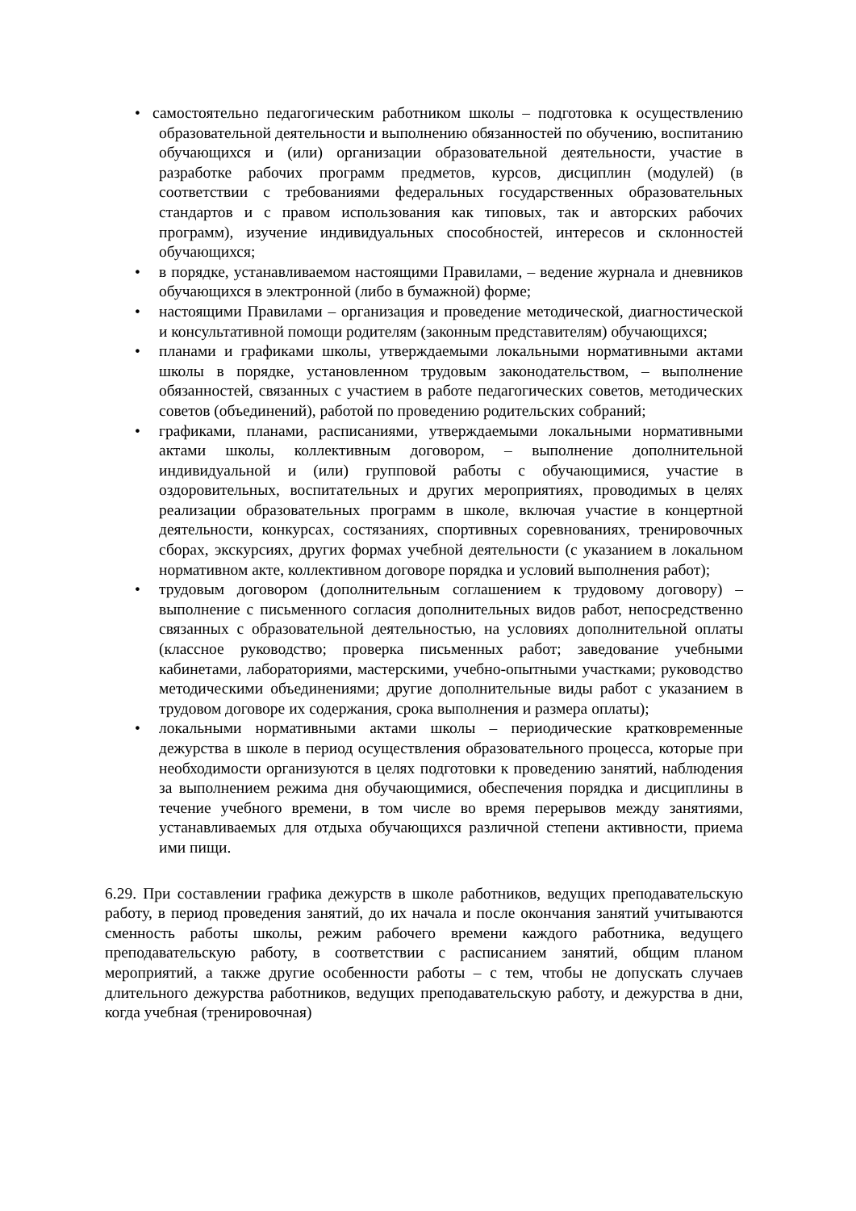• самостоятельно педагогическим работником школы – подготовка к осуществлению образовательной деятельности и выполнению обязанностей по обучению, воспитанию обучающихся и (или) организации образовательной деятельности, участие в разработке рабочих программ предметов, курсов, дисциплин (модулей) (в соответствии с требованиями федеральных государственных образовательных стандартов и с правом использования как типовых, так и авторских рабочих программ), изучение индивидуальных способностей, интересов и склонностей обучающихся;
• в порядке, устанавливаемом настоящими Правилами, – ведение журнала и дневников обучающихся в электронной (либо в бумажной) форме;
• настоящими Правилами – организация и проведение методической, диагностической и консультативной помощи родителям (законным представителям) обучающихся;
• планами и графиками школы, утверждаемыми локальными нормативными актами школы в порядке, установленном трудовым законодательством, – выполнение обязанностей, связанных с участием в работе педагогических советов, методических советов (объединений), работой по проведению родительских собраний;
• графиками, планами, расписаниями, утверждаемыми локальными нормативными актами школы, коллективным договором, – выполнение дополнительной индивидуальной и (или) групповой работы с обучающимися, участие в оздоровительных, воспитательных и других мероприятиях, проводимых в целях реализации образовательных программ в школе, включая участие в концертной деятельности, конкурсах, состязаниях, спортивных соревнованиях, тренировочных сборах, экскурсиях, других формах учебной деятельности (с указанием в локальном нормативном акте, коллективном договоре порядка и условий выполнения работ);
• трудовым договором (дополнительным соглашением к трудовому договору) – выполнение с письменного согласия дополнительных видов работ, непосредственно связанных с образовательной деятельностью, на условиях дополнительной оплаты (классное руководство; проверка письменных работ; заведование учебными кабинетами, лабораториями, мастерскими, учебно-опытными участками; руководство методическими объединениями; другие дополнительные виды работ с указанием в трудовом договоре их содержания, срока выполнения и размера оплаты);
• локальными нормативными актами школы – периодические кратковременные дежурства в школе в период осуществления образовательного процесса, которые при необходимости организуются в целях подготовки к проведению занятий, наблюдения за выполнением режима дня обучающимися, обеспечения порядка и дисциплины в течение учебного времени, в том числе во время перерывов между занятиями, устанавливаемых для отдыха обучающихся различной степени активности, приема ими пищи.
6.29. При составлении графика дежурств в школе работников, ведущих преподавательскую работу, в период проведения занятий, до их начала и после окончания занятий учитываются сменность работы школы, режим рабочего времени каждого работника, ведущего преподавательскую работу, в соответствии с расписанием занятий, общим планом мероприятий, а также другие особенности работы – с тем, чтобы не допускать случаев длительного дежурства работников, ведущих преподавательскую работу, и дежурства в дни, когда учебная (тренировочная)